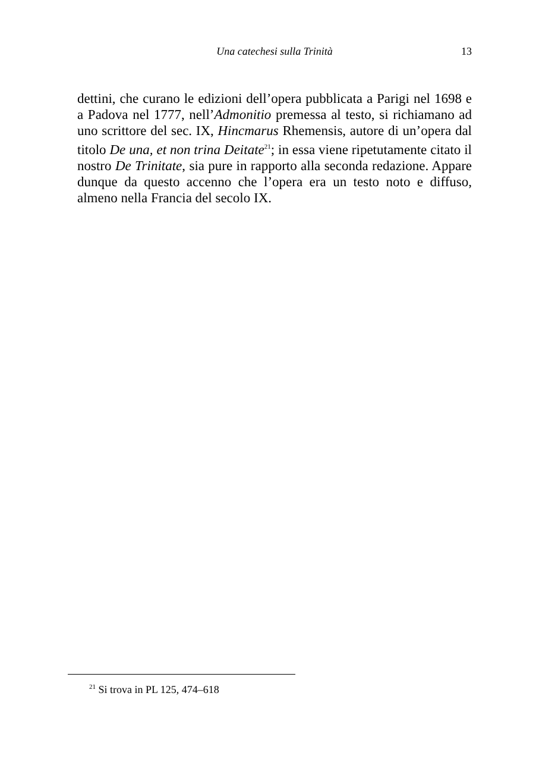Una catechesi sulla Trinità 13
dettini, che curano le edizioni dell’opera pubblicata a Parigi nel 1698 e a Padova nel 1777, nell’Admonitio premessa al testo, si richiamano ad uno scrittore del sec. IX, Hincmarus Rhemensis, autore di un’opera dal titolo De una, et non trina Deitate<sup>21</sup>; in essa viene ripetutamente citato il nostro De Trinitate, sia pure in rapporto alla seconda redazione. Appare dunque da questo accenno che l’opera era un testo noto e diffuso, almeno nella Francia del secolo IX.
<sup>21</sup> Si trova in PL 125, 474–618